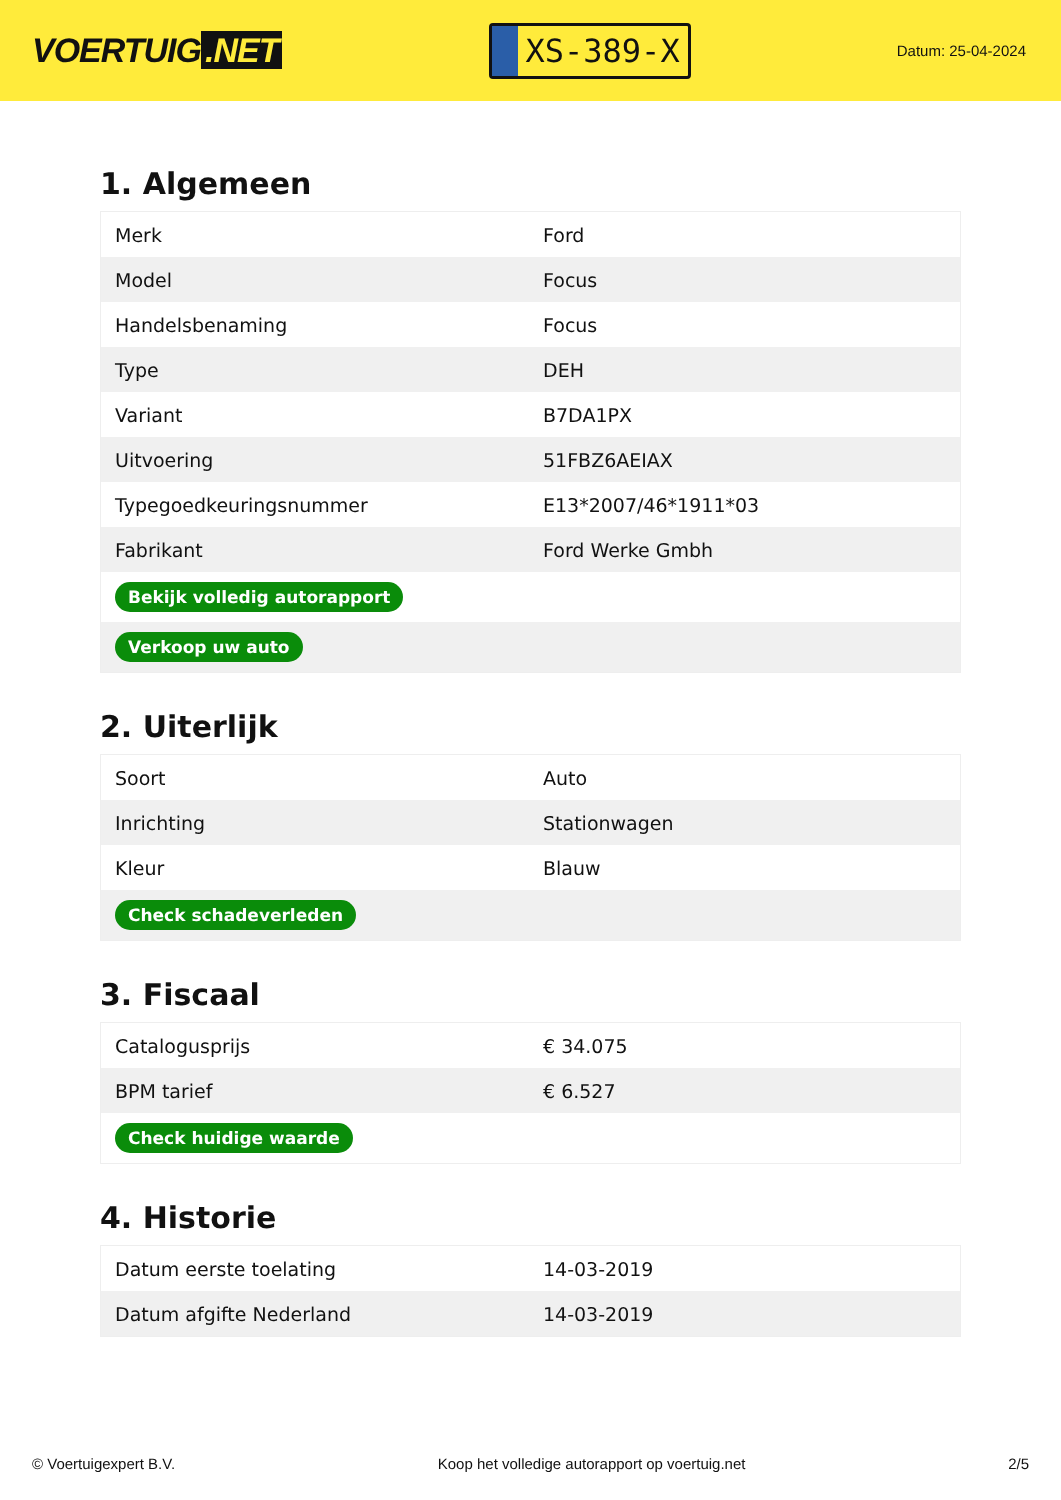VOERTUIG.NET
XS-389-X
Datum: 25-04-2024
1. Algemeen
| Merk | Ford |
| Model | Focus |
| Handelsbenaming | Focus |
| Type | DEH |
| Variant | B7DA1PX |
| Uitvoering | 51FBZ6AEIAX |
| Typegoedkeuringsnummer | E13*2007/46*1911*03 |
| Fabrikant | Ford Werke Gmbh |
| Bekijk volledig autorapport | |
| Verkoop uw auto | |
2. Uiterlijk
| Soort | Auto |
| Inrichting | Stationwagen |
| Kleur | Blauw |
| Check schadeverleden | |
3. Fiscaal
| Catalogusprijs | € 34.075 |
| BPM tarief | € 6.527 |
| Check huidige waarde | |
4. Historie
| Datum eerste toelating | 14-03-2019 |
| Datum afgifte Nederland | 14-03-2019 |
© Voertuigexpert B.V. Koop het volledige autorapport op voertuig.net 2/5